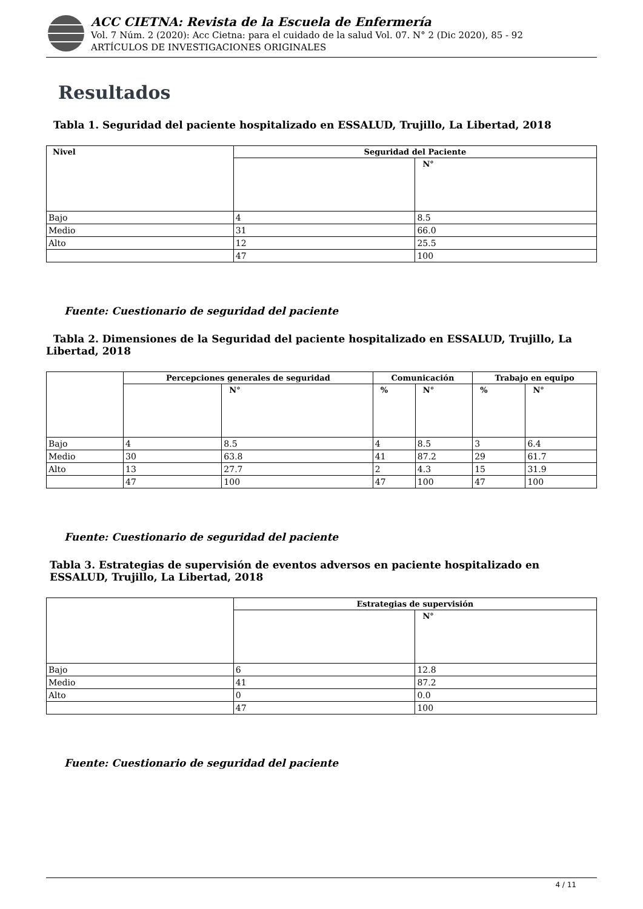ACC CIETNA: Revista de la Escuela de Enfermería
Vol. 7 Núm. 2 (2020): Acc Cietna: para el cuidado de la salud Vol. 07. N° 2 (Dic 2020), 85 - 92
ARTÍCULOS DE INVESTIGACIONES ORIGINALES
Resultados
Tabla 1. Seguridad del paciente hospitalizado en ESSALUD, Trujillo, La Libertad, 2018
| Nivel | Seguridad del Paciente | |
| --- | --- | --- |
| | | N° |
| Bajo | 4 | 8.5 |
| Medio | 31 | 66.0 |
| Alto | 12 | 25.5 |
| | 47 | 100 |
Fuente: Cuestionario de seguridad del paciente
Tabla 2. Dimensiones de la Seguridad del paciente hospitalizado en ESSALUD, Trujillo, La Libertad, 2018
| | Percepciones generales de seguridad | | Comunicación | | Trabajo en equipo | |
| --- | --- | --- | --- | --- | --- | --- |
| | | N° | % | N° | % | N° |
| Bajo | 4 | 8.5 | 4 | 8.5 | 3 | 6.4 |
| Medio | 30 | 63.8 | 41 | 87.2 | 29 | 61.7 |
| Alto | 13 | 27.7 | 2 | 4.3 | 15 | 31.9 |
| | 47 | 100 | 47 | 100 | 47 | 100 |
Fuente: Cuestionario de seguridad del paciente
Tabla 3. Estrategias de supervisión de eventos adversos en paciente hospitalizado en ESSALUD, Trujillo, La Libertad, 2018
| | Estrategias de supervisión | |
| --- | --- | --- |
| | | N° |
| Bajo | 6 | 12.8 |
| Medio | 41 | 87.2 |
| Alto | 0 | 0.0 |
| | 47 | 100 |
Fuente: Cuestionario de seguridad del paciente
4 / 11